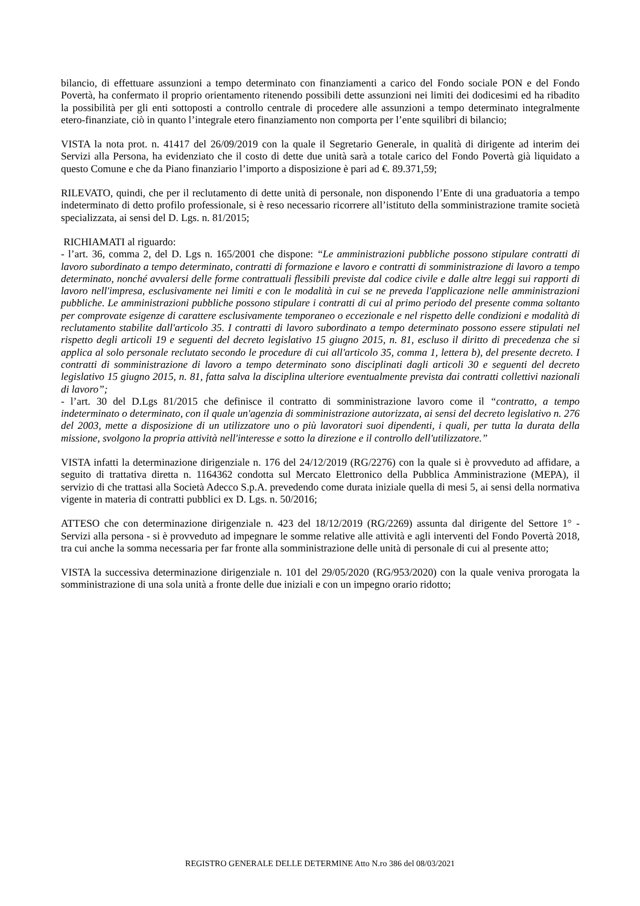bilancio, di effettuare assunzioni a tempo determinato con finanziamenti a carico del Fondo sociale PON e del Fondo Povertà, ha confermato il proprio orientamento ritenendo possibili dette assunzioni nei limiti dei dodicesimi ed ha ribadito la possibilità per gli enti sottoposti a controllo centrale di procedere alle assunzioni a tempo determinato integralmente etero-finanziate, ciò in quanto l’integrale etero finanziamento non comporta per l’ente squilibri di bilancio;
VISTA la nota prot. n. 41417 del 26/09/2019 con la quale il Segretario Generale, in qualità di dirigente ad interim dei Servizi alla Persona, ha evidenziato che il costo di dette due unità sarà a totale carico del Fondo Povertà già liquidato a questo Comune e che da Piano finanziario l’importo a disposizione è pari ad €. 89.371,59;
RILEVATO, quindi, che per il reclutamento di dette unità di personale, non disponendo l’Ente di una graduatoria a tempo indeterminato di detto profilo professionale, si è reso necessario ricorrere all’istituto della somministrazione tramite società specializzata, ai sensi del D. Lgs. n. 81/2015;
RICHIAMATI al riguardo:
- l’art. 36, comma 2, del D. Lgs n. 165/2001 che dispone: “Le amministrazioni pubbliche possono stipulare contratti di lavoro subordinato a tempo determinato, contratti di formazione e lavoro e contratti di somministrazione di lavoro a tempo determinato, nonché avvalersi delle forme contrattuali flessibili previste dal codice civile e dalle altre leggi sui rapporti di lavoro nell'impresa, esclusivamente nei limiti e con le modalità in cui se ne preveda l'applicazione nelle amministrazioni pubbliche. Le amministrazioni pubbliche possono stipulare i contratti di cui al primo periodo del presente comma soltanto per comprovate esigenze di carattere esclusivamente temporaneo o eccezionale e nel rispetto delle condizioni e modalità di reclutamento stabilite dall'articolo 35. I contratti di lavoro subordinato a tempo determinato possono essere stipulati nel rispetto degli articoli 19 e seguenti del decreto legislativo 15 giugno 2015, n. 81, escluso il diritto di precedenza che si applica al solo personale reclutato secondo le procedure di cui all'articolo 35, comma 1, lettera b), del presente decreto. I contratti di somministrazione di lavoro a tempo determinato sono disciplinati dagli articoli 30 e seguenti del decreto legislativo 15 giugno 2015, n. 81, fatta salva la disciplina ulteriore eventualmente prevista dai contratti collettivi nazionali di lavoro”;
- l’art. 30 del D.Lgs 81/2015 che definisce il contratto di somministrazione lavoro come il “contratto, a tempo indeterminato o determinato, con il quale un'agenzia di somministrazione autorizzata, ai sensi del decreto legislativo n. 276 del 2003, mette a disposizione di un utilizzatore uno o più lavoratori suoi dipendenti, i quali, per tutta la durata della missione, svolgono la propria attività nell'interesse e sotto la direzione e il controllo dell'utilizzatore.”
VISTA infatti la determinazione dirigenziale n. 176 del 24/12/2019 (RG/2276) con la quale si è provveduto ad affidare, a seguito di trattativa diretta n. 1164362 condotta sul Mercato Elettronico della Pubblica Amministrazione (MEPA), il servizio di che trattasi alla Società Adecco S.p.A. prevedendo come durata iniziale quella di mesi 5, ai sensi della normativa vigente in materia di contratti pubblici ex D. Lgs. n. 50/2016;
ATTESO che con determinazione dirigenziale n. 423 del 18/12/2019 (RG/2269) assunta dal dirigente del Settore 1° - Servizi alla persona - si è provveduto ad impegnare le somme relative alle attività e agli interventi del Fondo Povertà 2018, tra cui anche la somma necessaria per far fronte alla somministrazione delle unità di personale di cui al presente atto;
VISTA la successiva determinazione dirigenziale n. 101 del 29/05/2020 (RG/953/2020) con la quale veniva prorogata la somministrazione di una sola unità a fronte delle due iniziali e con un impegno orario ridotto;
REGISTRO GENERALE DELLE DETERMINE Atto N.ro 386 del 08/03/2021